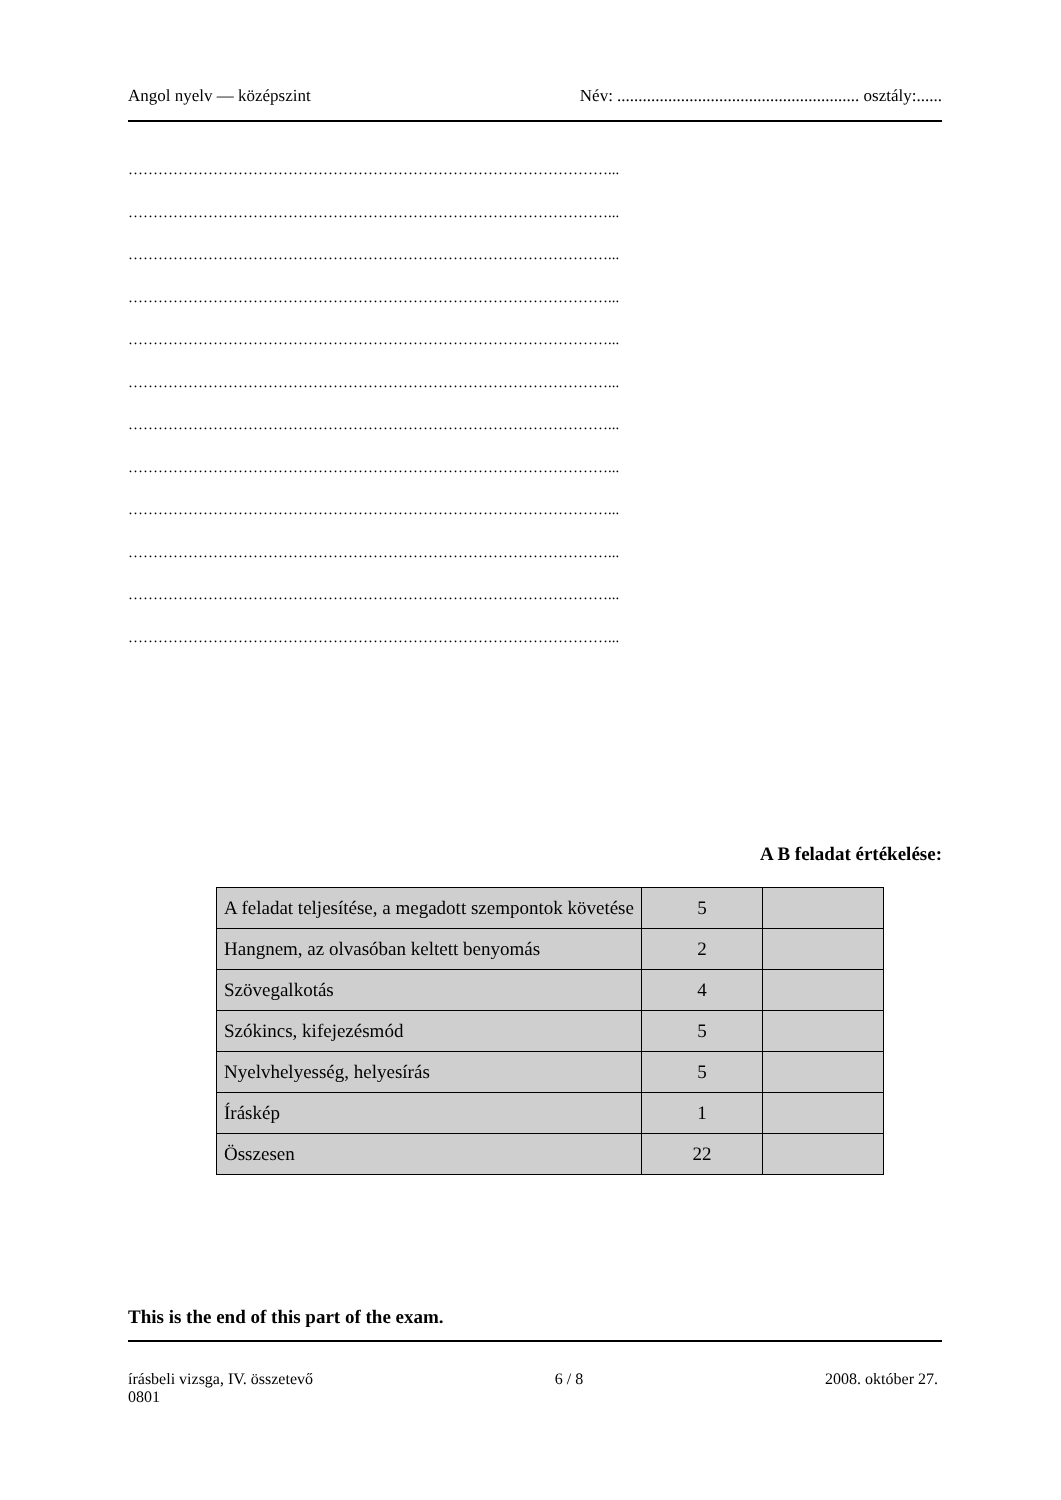Angol nyelv — középszint Név: ......................................................... osztály:......
……………………………………………………………………………………...
……………………………………………………………………………………...
……………………………………………………………………………………...
……………………………………………………………………………………...
……………………………………………………………………………………...
……………………………………………………………………………………...
……………………………………………………………………………………...
……………………………………………………………………………………...
……………………………………………………………………………………...
……………………………………………………………………………………...
……………………………………………………………………………………...
……………………………………………………………………………………...
A B feladat értékelése:
| A feladat teljesítése, a megadott szempontok követése | 5 | |
| Hangnem, az olvasóban keltett benyomás | 2 | |
| Szövegalkotás | 4 | |
| Szókincs, kifejezésmód | 5 | |
| Nyelvhelyesség, helyesírás | 5 | |
| Íráskép | 1 | |
| Összesen | 22 | |
This is the end of this part of the exam.
írásbeli vizsga, IV. összetevő
0801 6 / 8 2008. október 27.